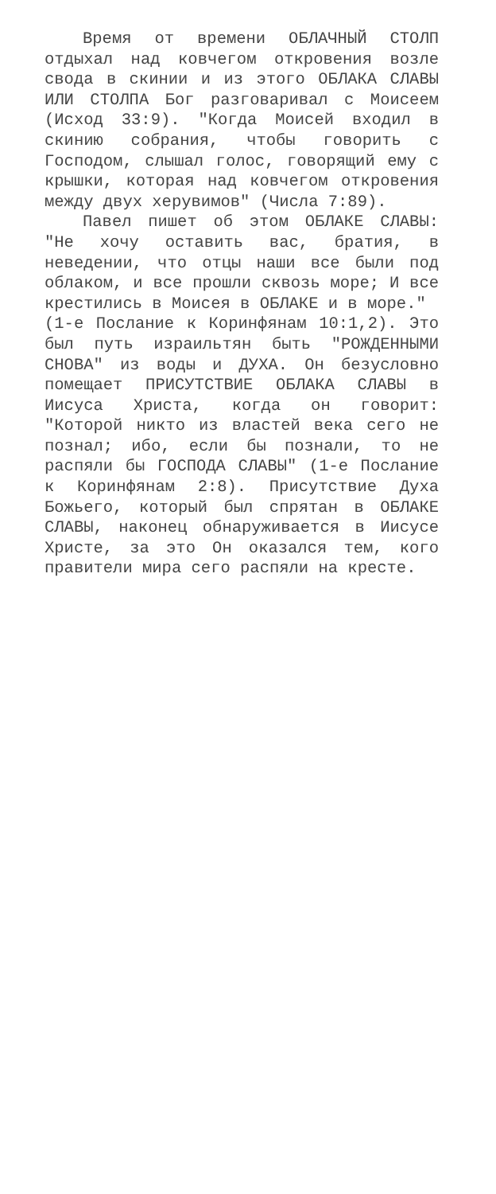Время от времени ОБЛАЧНЫЙ СТОЛП отдыхал над ковчегом откровения возле свода в скинии и из этого ОБЛАКА СЛАВЫ ИЛИ СТОЛПА Бог разговаривал с Моисеем (Исход 33:9). "Когда Моисей входил в скинию собрания, чтобы говорить с Господом, слышал голос, говорящий ему с крышки, которая над ковчегом откровения между двух херувимов" (Числа 7:89).
Павел пишет об этом ОБЛАКЕ СЛАВЫ: "Не хочу оставить вас, братия, в неведении, что отцы наши все были под облаком, и все прошли сквозь море; И все крестились в Моисея в ОБЛАКЕ и в море."
(1-е Послание к Коринфянам 10:1,2). Это был путь израильтян быть "РОЖДЕННЫМИ СНОВА" из воды и ДУХА. Он безусловно помещает ПРИСУТСТВИЕ ОБЛАКА СЛАВЫ в Иисуса Христа, когда он говорит: "Которой никто из властей века сего не познал; ибо, если бы познали, то не распяли бы ГОСПОДА СЛАВЫ" (1-е Послание к Коринфянам 2:8). Присутствие Духа Божьего, который был спрятан в ОБЛАКЕ СЛАВЫ, наконец обнаруживается в Иисусе Христе, за это Он оказался тем, кого правители мира сего распяли на кресте.